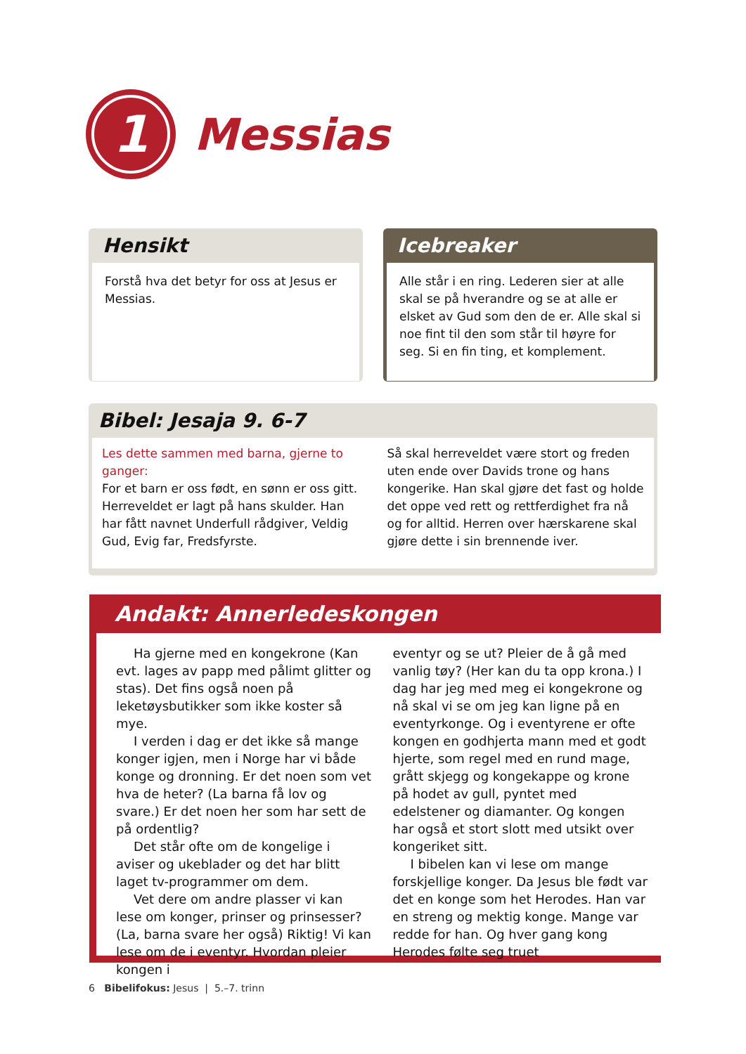1
Messias
Hensikt
Forstå hva det betyr for oss at Jesus er Messias.
Icebreaker
Alle står i en ring. Lederen sier at alle skal se på hverandre og se at alle er elsket av Gud som den de er. Alle skal si noe fint til den som står til høyre for seg. Si en fin ting, et komplement.
Bibel: Jesaja 9. 6-7
Les dette sammen med barna, gjerne to ganger:
For et barn er oss født, en sønn er oss gitt. Herreveldet er lagt på hans skulder. Han har fått navnet Underfull rådgiver, Veldig Gud, Evig far, Fredsfyrste.
Så skal herreveldet være stort og freden uten ende over Davids trone og hans kongerike. Han skal gjøre det fast og holde det oppe ved rett og rettferdighet fra nå og for alltid. Herren over hærskarene skal gjøre dette i sin brennende iver.
Andakt: Annerledeskongen
Ha gjerne med en kongekrone (Kan evt. lages av papp med pålimt glitter og stas). Det fins også noen på leketøysbutikker som ikke koster så mye.
I verden i dag er det ikke så mange konger igjen, men i Norge har vi både konge og dronning. Er det noen som vet hva de heter? (La barna få lov og svare.) Er det noen her som har sett de på ordentlig?
Det står ofte om de kongelige i aviser og ukeblader og det har blitt laget tv-programmer om dem.
Vet dere om andre plasser vi kan lese om konger, prinser og prinsesser? (La, barna svare her også) Riktig! Vi kan lese om de i eventyr. Hvordan pleier kongen i
eventyr og se ut? Pleier de å gå med vanlig tøy? (Her kan du ta opp krona.) I dag har jeg med meg ei kongekrone og nå skal vi se om jeg kan ligne på en eventyrkonge. Og i eventyrene er ofte kongen en godhjerta mann med et godt hjerte, som regel med en rund mage, grått skjegg og kongekappe og krone på hodet av gull, pyntet med edelstener og diamanter. Og kongen har også et stort slott med utsikt over kongeriket sitt.
I bibelen kan vi lese om mange forskjellige konger. Da Jesus ble født var det en konge som het Herodes. Han var en streng og mektig konge. Mange var redde for han. Og hver gang kong Herodes følte seg truet
6 Bibelifokus: Jesus | 5.–7. trinn